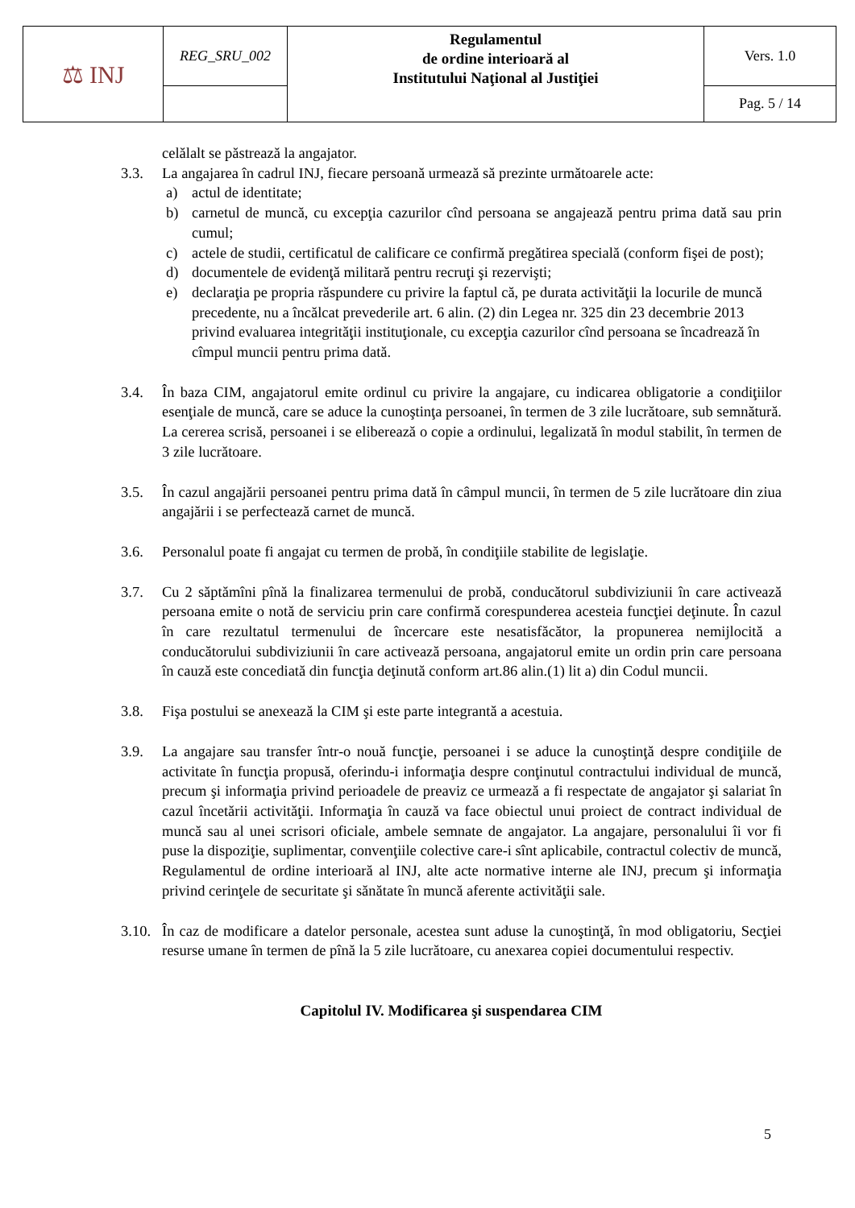| ⚖ INJ | REG_SRU_002 | Regulamentul de ordine interioară al Institutului Naţional al Justiţiei | Vers. 1.0 |
| | | | Pag. 5 / 14 |
celălalt se păstrează la angajator.
3.3. La angajarea în cadrul INJ, fiecare persoană urmează să prezinte următoarele acte:
a) actul de identitate;
b) carnetul de muncă, cu excepţia cazurilor cînd persoana se angajează pentru prima dată sau prin cumul;
c) actele de studii, certificatul de calificare ce confirmă pregătirea specială (conform fişei de post);
d) documentele de evidenţă militară pentru recruţi şi rezervişti;
e) declaraţia pe propria răspundere cu privire la faptul că, pe durata activităţii la locurile de muncă precedente, nu a încălcat prevederile art. 6 alin. (2) din Legea nr. 325 din 23 decembrie 2013 privind evaluarea integrităţii instituţionale, cu excepţia cazurilor cînd persoana se încadrează în cîmpul muncii pentru prima dată.
3.4. În baza CIM, angajatorul emite ordinul cu privire la angajare, cu indicarea obligatorie a condiţiilor esenţiale de muncă, care se aduce la cunoştinţa persoanei, în termen de 3 zile lucrătoare, sub semnătură. La cererea scrisă, persoanei i se eliberează o copie a ordinului, legalizată în modul stabilit, în termen de 3 zile lucrătoare.
3.5. În cazul angajării persoanei pentru prima dată în câmpul muncii, în termen de 5 zile lucrătoare din ziua angajării i se perfectează carnet de muncă.
3.6. Personalul poate fi angajat cu termen de probă, în condiţiile stabilite de legislaţie.
3.7. Cu 2 săptămîni pînă la finalizarea termenului de probă, conducătorul subdiviziunii în care activează persoana emite o notă de serviciu prin care confirmă corespunderea acesteia funcţiei deţinute. În cazul în care rezultatul termenului de încercare este nesatisfăcător, la propunerea nemijlocită a conducătorului subdiviziunii în care activează persoana, angajatorul emite un ordin prin care persoana în cauză este concediată din funcţia deţinută conform art.86 alin.(1) lit a) din Codul muncii.
3.8. Fişa postului se anexează la CIM şi este parte integrantă a acestuia.
3.9. La angajare sau transfer într-o nouă funcţie, persoanei i se aduce la cunoştinţă despre condiţiile de activitate în funcţia propusă, oferindu-i informaţia despre conţinutul contractului individual de muncă, precum şi informaţia privind perioadele de preaviz ce urmează a fi respectate de angajator şi salariat în cazul încetării activităţii. Informaţia în cauză va face obiectul unui proiect de contract individual de muncă sau al unei scrisori oficiale, ambele semnate de angajator. La angajare, personalului îi vor fi puse la dispoziţie, suplimentar, convenţiile colective care-i sînt aplicabile, contractul colectiv de muncă, Regulamentul de ordine interioară al INJ, alte acte normative interne ale INJ, precum şi informaţia privind cerinţele de securitate şi sănătate în muncă aferente activităţii sale.
3.10. În caz de modificare a datelor personale, acestea sunt aduse la cunoştinţă, în mod obligatoriu, Secţiei resurse umane în termen de pînă la 5 zile lucrătoare, cu anexarea copiei documentului respectiv.
Capitolul IV. Modificarea şi suspendarea CIM
5